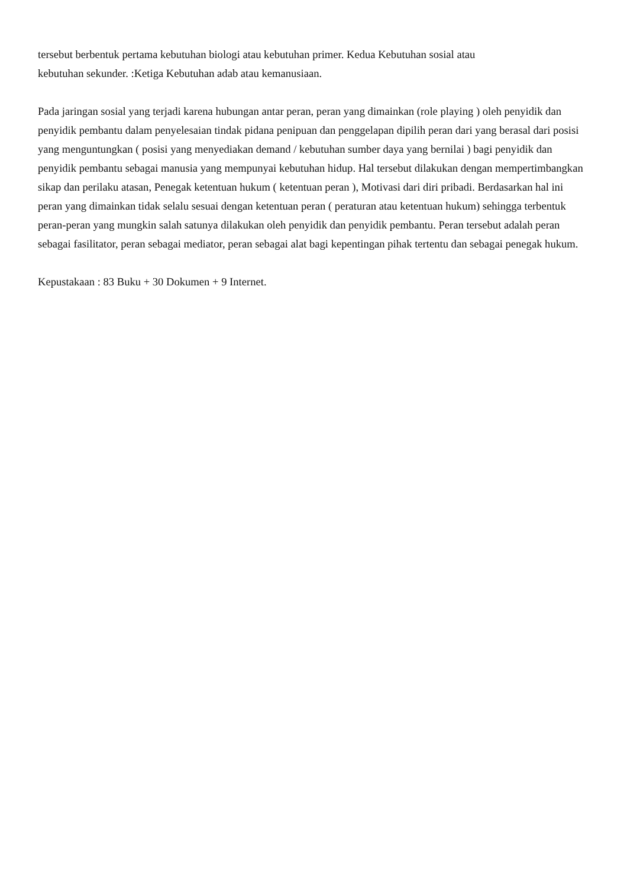tersebut berbentuk pertama kebutuhan biologi atau kebutuhan primer. Kedua Kebutuhan sosial atau
kebutuhan sekunder. :Ketiga Kebutuhan adab atau kemanusiaan.
Pada jaringan sosial yang terjadi karena hubungan antar peran, peran yang dimainkan (role playing ) oleh penyidik dan penyidik pembantu dalam penyelesaian tindak pidana penipuan dan penggelapan dipilih peran dari yang berasal dari posisi yang menguntungkan ( posisi yang menyediakan demand / kebutuhan sumber daya yang bernilai ) bagi penyidik dan penyidik pembantu sebagai manusia yang mempunyai kebutuhan hidup. Hal tersebut dilakukan dengan mempertimbangkan sikap dan perilaku atasan, Penegak ketentuan hukum ( ketentuan peran ), Motivasi dari diri pribadi. Berdasarkan hal ini peran yang dimainkan tidak selalu sesuai dengan ketentuan peran ( peraturan atau ketentuan hukum) sehingga terbentuk peran-peran yang mungkin salah satunya dilakukan oleh penyidik dan penyidik pembantu. Peran tersebut adalah peran sebagai fasilitator, peran sebagai mediator, peran sebagai alat bagi kepentingan pihak tertentu dan sebagai penegak hukum.
Kepustakaan : 83 Buku + 30 Dokumen + 9 Internet.